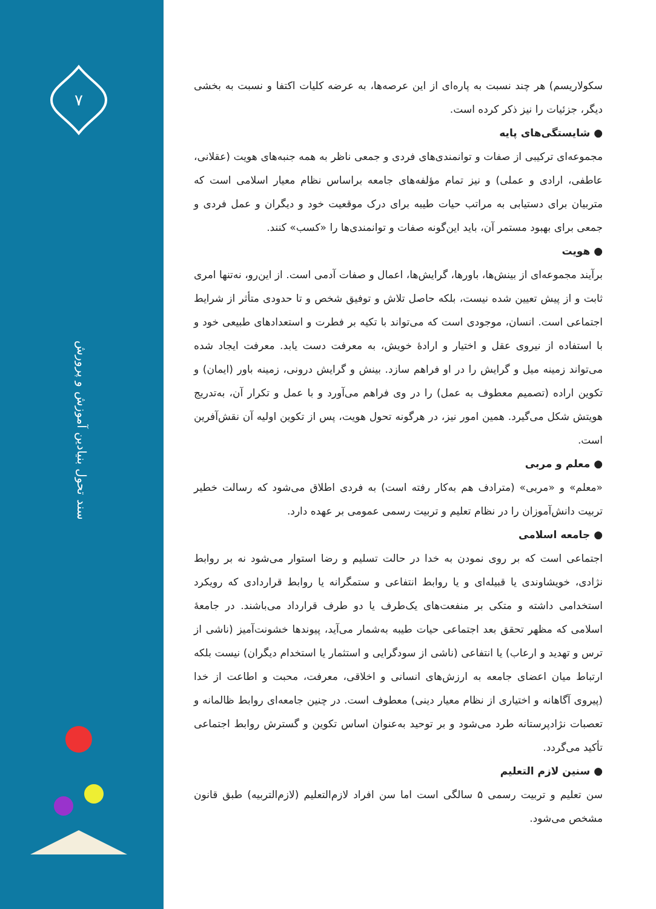۷
سند تحول بنیادین آموزش و پرورش
سکولاریسم) هر چند نسبت به پاره‌ای از این عرصه‌ها، به عرضه کلیات اکتفا و نسبت به بخشی دیگر، جزئیات را نیز ذکر کرده است.
● شایستگی‌های پایه
مجموعه‌ای ترکیبی از صفات و توانمندی‌های فردی و جمعی ناظر به همه جنبه‌های هویت (عقلانی، عاطفی، ارادی و عملی) و نیز تمام مؤلفه‌های جامعه براساس نظام معیار اسلامی است که متربیان برای دستیابی به مراتب حیات طیبه برای درک موقعیت خود و دیگران و عمل فردی و جمعی برای بهبود مستمر آن، باید این‌گونه صفات و توانمندی‌ها را «کسب» کنند.
● هویت
برآیند مجموعه‌ای از بینش‌ها، باورها، گرایش‌ها، اعمال و صفات آدمی است. از این‌رو، نه‌تنها امری ثابت و از پیش تعیین شده نیست، بلکه حاصل تلاش و توفیق شخص و تا حدودی متأثر از شرایط اجتماعی است. انسان، موجودی است که می‌تواند با تکیه بر فطرت و استعدادهای طبیعی خود و با استفاده از نیروی عقل و اختیار و ارادهٔ خویش، به معرفت دست یابد. معرفت ایجاد شده می‌تواند زمینه میل و گرایش را در او فراهم سازد. بینش و گرایش درونی، زمینه باور (ایمان) و تکوین اراده (تصمیم معطوف به عمل) را در وی فراهم می‌آورد و با عمل و تکرار آن، به‌تدریج هویتش شکل می‌گیرد. همین امور نیز، در هرگونه تحول هویت، پس از تکوین اولیه آن نقش‌آفرین است.
● معلم و مربی
«معلم» و «مربی» (مترادف هم به‌کار رفته است) به فردی اطلاق می‌شود که رسالت خطیر تربیت دانش‌آموزان را در نظام تعلیم و تربیت رسمی عمومی بر عهده دارد.
● جامعه اسلامی
اجتماعی است که بر روی نمودن به خدا در حالت تسلیم و رضا استوار می‌شود نه بر روابط نژادی، خویشاوندی یا قبیله‌ای و یا روابط انتفاعی و ستمگرانه یا روابط قراردادی که رویکرد استخدامی داشته و متکی بر منفعت‌های یک‌طرف یا دو طرف قرارداد می‌باشند. در جامعهٔ اسلامی که مظهر تحقق بعد اجتماعی حیات طیبه به‌شمار می‌آید، پیوندها خشونت‌آمیز (ناشی از ترس و تهدید و ارعاب) یا انتفاعی (ناشی از سودگرایی و استثمار یا استخدام دیگران) نیست بلکه ارتباط میان اعضای جامعه به ارزش‌های انسانی و اخلاقی، معرفت، محبت و اطاعت از خدا (پیروی آگاهانه و اختیاری از نظام معیار دینی) معطوف است. در چنین جامعه‌ای روابط ظالمانه و تعصبات نژادپرستانه طرد می‌شود و بر توحید به‌عنوان اساس تکوین و گسترش روابط اجتماعی تأکید می‌گردد.
● سنین لازم التعلیم
سن تعلیم و تربیت رسمی ۵ سالگی است اما سن افراد لازم‌التعلیم (لازم‌التربیه) طبق قانون مشخص می‌شود.